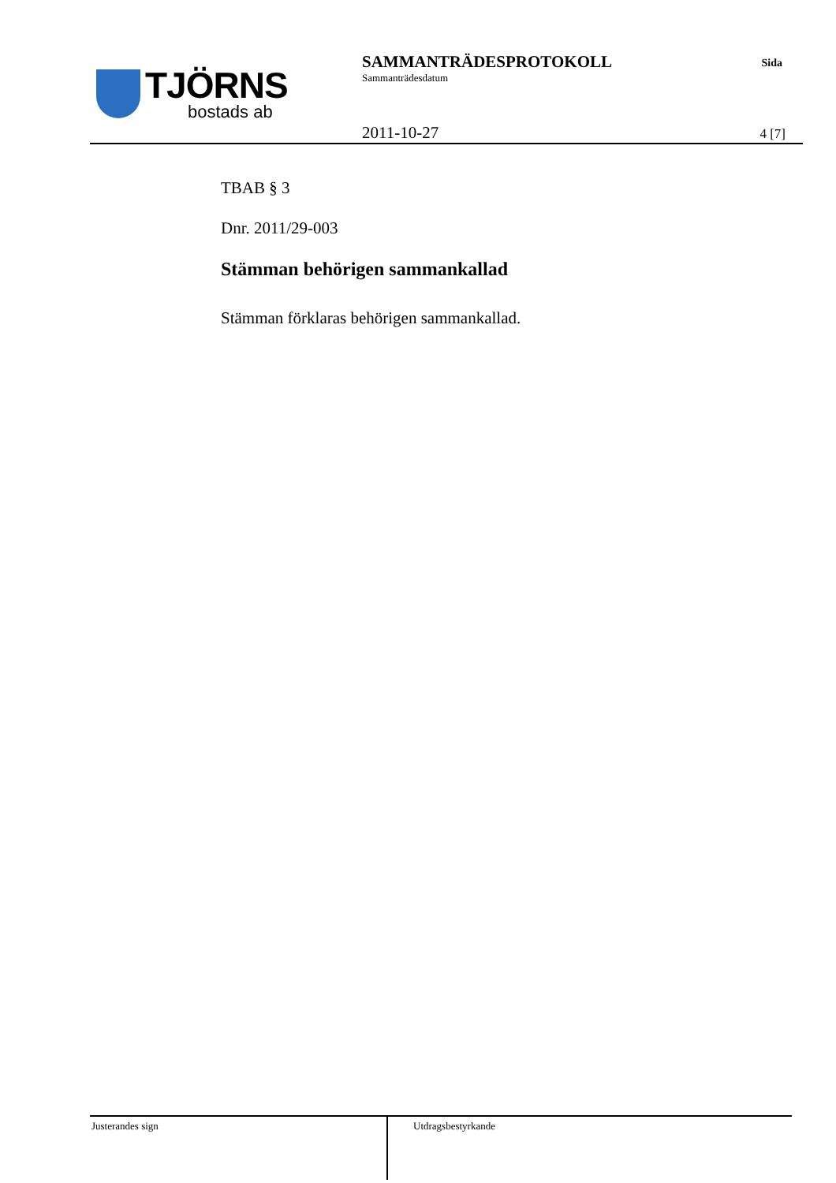TJÖRNS
bostads ab
SAMMANTRÄDESPROTOKOLL
Sammanträdesdatum
Sida
2011-10-27 4 [7]
TBAB § 3
Dnr. 2011/29-003
Stämman behörigen sammankallad
Stämman förklaras behörigen sammankallad.
Justerandes sign
Utdragsbestyrkande